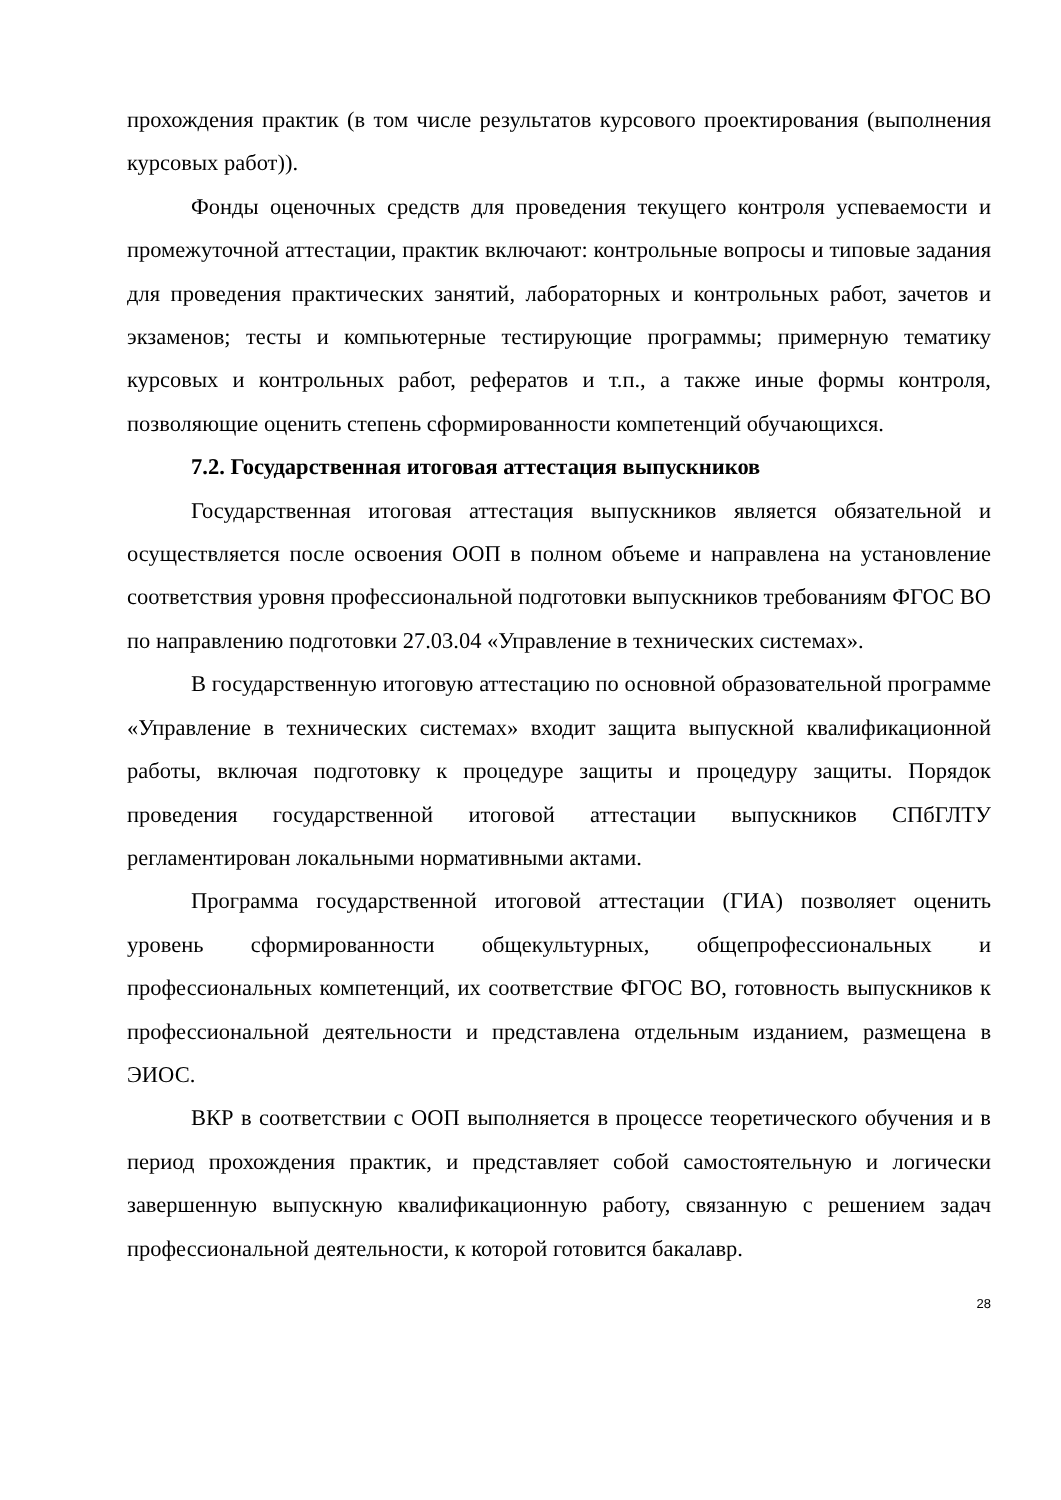прохождения практик (в том числе результатов курсового проектирования (выполнения курсовых работ)).
Фонды оценочных средств для проведения текущего контроля успеваемости и промежуточной аттестации, практик включают: контрольные вопросы и типовые задания для проведения практических занятий, лабораторных и контрольных работ, зачетов и экзаменов; тесты и компьютерные тестирующие программы; примерную тематику курсовых и контрольных работ, рефератов и т.п., а также иные формы контроля, позволяющие оценить степень сформированности компетенций обучающихся.
7.2. Государственная итоговая аттестация выпускников
Государственная итоговая аттестация выпускников является обязательной и осуществляется после освоения ООП в полном объеме и направлена на установление соответствия уровня профессиональной подготовки выпускников требованиям ФГОС ВО по направлению подготовки 27.03.04 «Управление в технических системах».
В государственную итоговую аттестацию по основной образовательной программе «Управление в технических системах» входит защита выпускной квалификационной работы, включая подготовку к процедуре защиты и процедуру защиты. Порядок проведения государственной итоговой аттестации выпускников СПбГЛТУ регламентирован локальными нормативными актами.
Программа государственной итоговой аттестации (ГИА) позволяет оценить уровень сформированности общекультурных, общепрофессиональных и профессиональных компетенций, их соответствие ФГОС ВО, готовность выпускников к профессиональной деятельности и представлена отдельным изданием, размещена в ЭИОС.
ВКР в соответствии с ООП выполняется в процессе теоретического обучения и в период прохождения практик, и представляет собой самостоятельную и логически завершенную выпускную квалификационную работу, связанную с решением задач профессиональной деятельности, к которой готовится бакалавр.
28